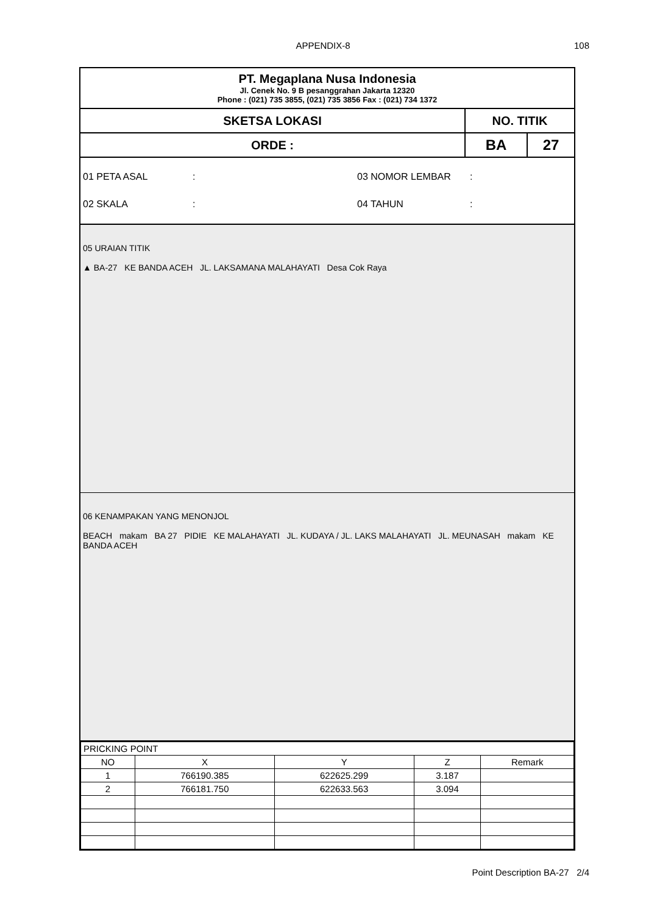APPENDIX-8 108
PT. Megaplana Nusa Indonesia
Jl. Cenek No. 9 B pesanggrahan Jakarta 12320
Phone : (021) 735 3855, (021) 735 3856 Fax : (021) 734 1372
| SKETSA LOKASI | NO. TITIK | |
| ORDE : | BA | 27 |
01 PETA ASAL
:
03 NOMOR LEMBAR
:
02 SKALA
:
04 TAHUN
:
05 URAIAN TITIK
▲ BA-27 KE BANDA ACEH JL. LAKSAMANA MALAHAYATI Desa Cok Raya
06 KENAMPAKAN YANG MENONJOL
BEACH makam BA 27 PIDIE KE MALAHAYATI JL. KUDAYA / JL. LAKS MALAHAYATI JL. MEUNASAH makam KE BANDA ACEH
| PRICKING POINT | | | | |
| NO | X | Y | Z | Remark |
| 1 | 766190.385 | 622625.299 | 3.187 | |
| 2 | 766181.750 | 622633.563 | 3.094 | |
Point Description BA-27 2/4